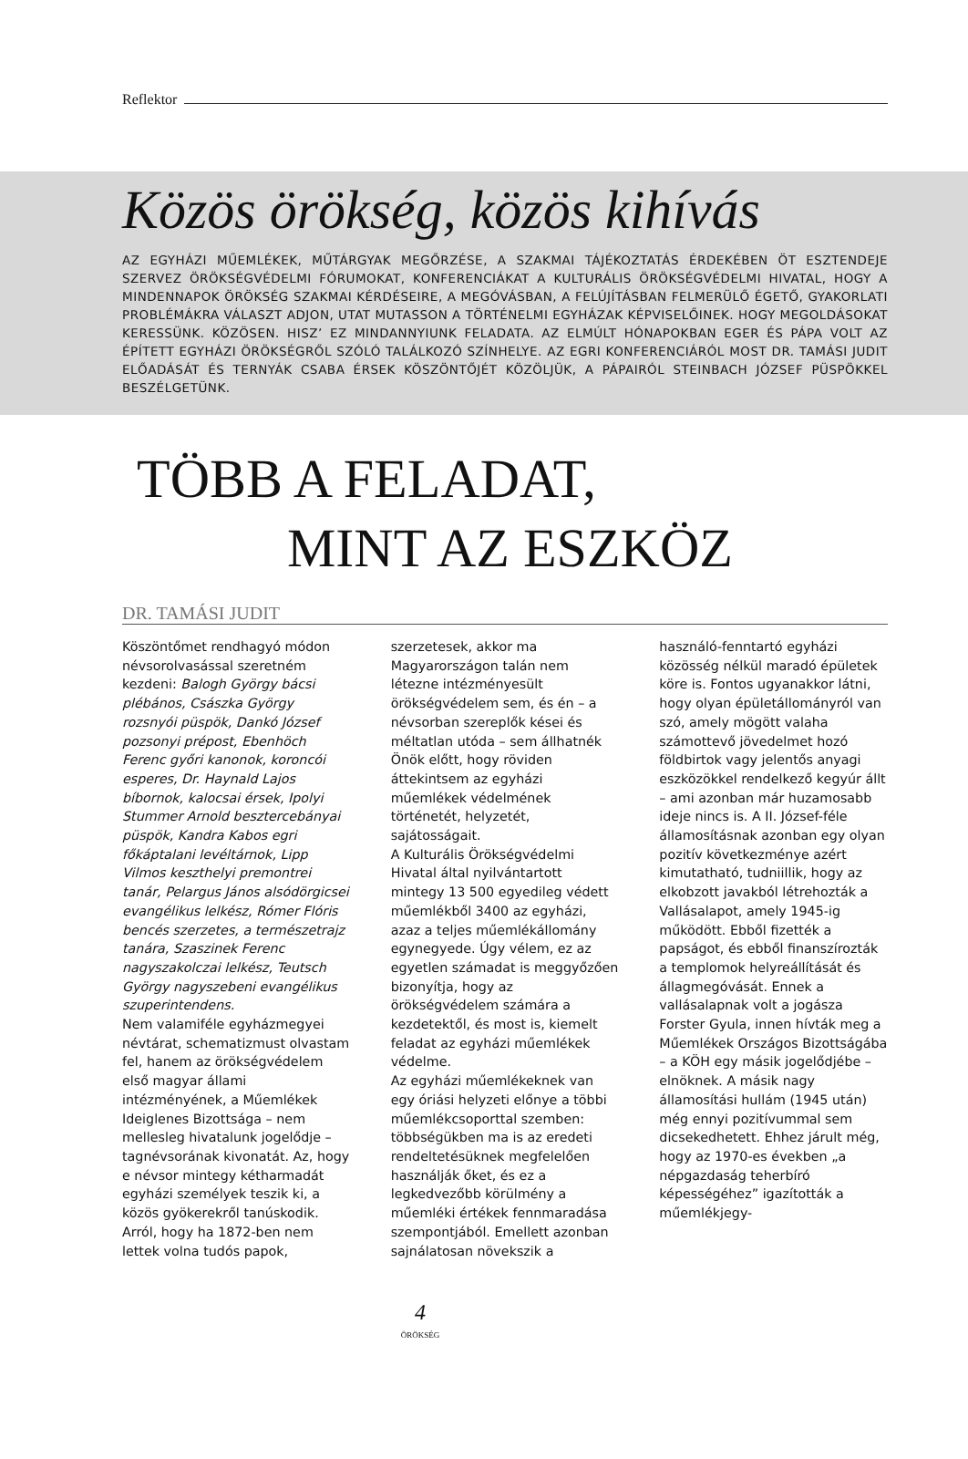Reflektor
Közös örökség, közös kihívás
AZ EGYHÁZI MŰEMLÉKEK, MŰTÁRGYAK MEGŐRZÉSE, A SZAKMAI TÁJÉKOZTATÁS ÉRDEKÉBEN ÖT ESZTENDEJE SZERVEZ ÖRÖKSÉGVÉDELMI FÓRUMOKAT, KONFERENCIÁKAT A KULTURÁLIS ÖRÖKSÉGVÉDELMI HIVATAL, HOGY A MINDENNAPOK ÖRÖKSÉG SZAKMAI KÉRDÉSEIRE, A MEGÓVÁSBAN, A FELÚJÍTÁSBAN FELMERÜLŐ ÉGETŐ, GYAKORLATI PROBLÉMÁKRA VÁLASZT ADJON, UTAT MUTASSON A TÖRTÉNELMI EGYHÁZAK KÉPVISELŐINEK. HOGY MEGOLDÁSOKAT KERESSÜNK. KÖZÖSEN. HISZ’ EZ MINDANNYIUNK FELADATA. AZ ELMÚLT HÓNAPOKBAN EGER ÉS PÁPA VOLT AZ ÉPÍTETT EGYHÁZI ÖRÖKSÉGRŐL SZÓLÓ TALÁLKOZÓ SZÍNHELYE. AZ EGRI KONFERENCIÁRÓL MOST DR. TAMÁSI JUDIT ELŐADÁSÁT ÉS TERNYÁK CSABA ÉRSEK KÖSZÖNTŐJÉT KÖZÖLJÜK, A PÁPAIRÓL STEINBACH JÓZSEF PÜSPÖKKEL BESZÉLGETÜNK.
TÖBB A FELADAT,
MINT AZ ESZKÖZ
DR. TAMÁSI JUDIT
Köszöntőmet rendhagyó módon névsorolvasással szeretném kezdeni: Balogh György bácsi plébános, Császka György rozsnyói püspök, Dankó József pozsonyi prépost, Ebenhöch Ferenc győri kanonok, koroncói esperes, Dr. Haynald Lajos bíbornok, kalocsai érsek, Ipolyi Stummer Arnold besztercebányai püspök, Kandra Kabos egri főkáptalani levéltárnok, Lipp Vilmos keszthelyi premontrei tanár, Pelargus János alsódörgicsei evangélikus lelkész, Rómer Flóris bencés szerzetes, a természetrajz tanára, Szaszinek Ferenc nagyszakolczai lelkész, Teutsch György nagyszebeni evangélikus szuperintendens.
Nem valamiféle egyházmegyei névtárat, schematizmust olvastam fel, hanem az örökségvédelem első magyar állami intézményének, a Műemlékek Ideiglenes Bizottsága – nem mellesleg hivatalunk jogelődje – tagnévsorának kivonatát. Az, hogy e névsor mintegy kétharmadát egyházi személyek teszik ki, a közös gyökerekről tanúskodik. Arról, hogy ha 1872-ben nem lettek volna tudós papok, szerzetesek, akkor ma Magyarországon talán nem létezne intézményesült örökségvédelem sem, és én – a névsorban szereplők kései és méltatlan utóda – sem állhatnék Önök előtt, hogy röviden áttekintsem az egyházi műemlékek védelmének történetét, helyzetét, sajátosságait.
A Kulturális Örökségvédelmi Hivatal által nyilvántartott mintegy 13 500 egyedileg védett műemlékből 3400 az egyházi, azaz a teljes műemlékállomány egynegyede. Úgy vélem, ez az egyetlen számadat is meggyőzően bizonyítja, hogy az örökségvédelem számára a kezdetektől, és most is, kiemelt feladat az egyházi műemlékek védelme.
Az egyházi műemlékeknek van egy óriási helyzeti előnye a többi műemlékcsoporttal szemben: többségükben ma is az eredeti rendeltetésüknek megfelelően használják őket, és ez a legkedvezőbb körülmény a műemléki értékek fennmaradása szempontjából. Emellett azonban sajnálatosan növekszik a használó-fenntartó egyházi közösség nélkül maradó épületek köre is. Fontos ugyanakkor látni, hogy olyan épületállományról van szó, amely mögött valaha számottevő jövedelmet hozó földbirtok vagy jelentős anyagi eszközökkel rendelkező kegyúr állt – ami azonban már huzamosabb ideje nincs is. A II. József-féle államosításnak azonban egy olyan pozitív következménye azért kimutatható, tudniillik, hogy az elkobzott javakból létrehozták a Vallásalapot, amely 1945-ig működött. Ebből fizették a papságot, és ebből finanszírozták a templomok helyreállítását és állagmegóvását. Ennek a vallásalapnak volt a jogásza Forster Gyula, innen hívták meg a Műemlékek Országos Bizottságába – a KÖH egy másik jogelődjébe – elnöknek. A másik nagy államosítási hullám (1945 után) még ennyi pozitívummal sem dicsekedhetett. Ehhez járult még, hogy az 1970-es években „a népgazdaság teherbíró képességéhez” igazították a műemlékjegy-
4
ÖRÖKSÉG